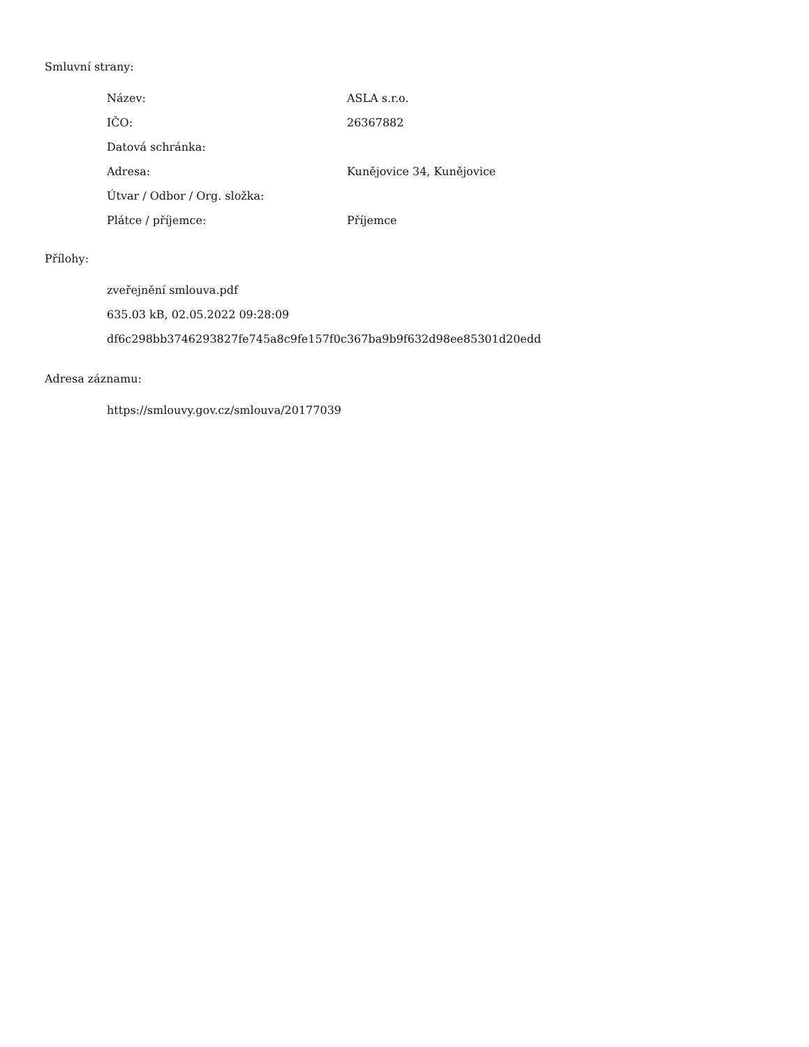Smluvní strany:
| Název: | ASLA s.r.o. |
| IČO: | 26367882 |
| Datová schránka: | |
| Adresa: | Kunějovice 34, Kunějovice |
| Útvar / Odbor / Org. složka: | |
| Plátce / příjemce: | Příjemce |
Přílohy:
zveřejnění smlouva.pdf
635.03 kB, 02.05.2022 09:28:09
df6c298bb3746293827fe745a8c9fe157f0c367ba9b9f632d98ee85301d20edd
Adresa záznamu:
https://smlouvy.gov.cz/smlouva/20177039